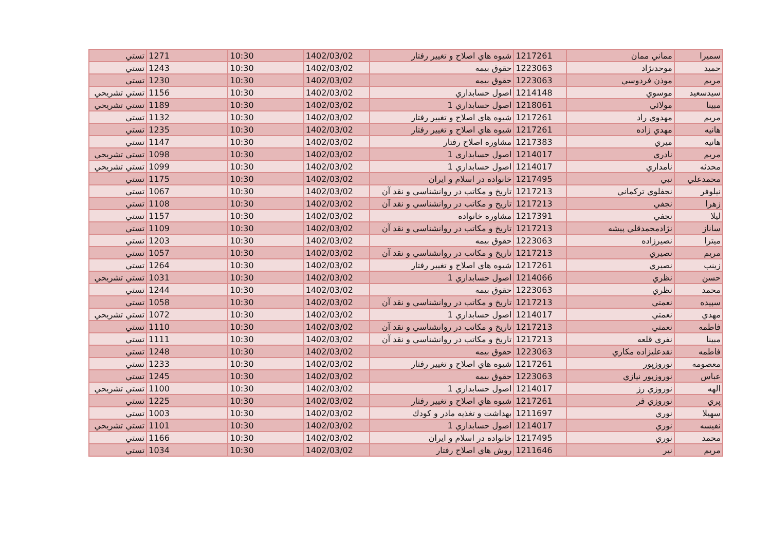| سميرا | مماني ممان | 1217261 | شيوه هاي اصلاح و تغيير رفتار | 1402/03/02 | 10:30 | 1271 | تستي |
| حميد | موحدنژاد | 1223063 | حقوق بيمه | 1402/03/02 | 10:30 | 1243 | تستي |
| مريم | موذن فردوسي | 1223063 | حقوق بيمه | 1402/03/02 | 10:30 | 1230 | تستي |
| سيدسعيد | موسوي | 1214148 | اصول حسابداري | 1402/03/02 | 10:30 | 1156 | تستي تشريحي |
| مبينا | مولائي | 1218061 | اصول حسابداري 1 | 1402/03/02 | 10:30 | 1189 | تستي تشريحي |
| مريم | مهدوي راد | 1217261 | شيوه هاي اصلاح و تغيير رفتار | 1402/03/02 | 10:30 | 1132 | تستي |
| هانيه | مهدي زاده | 1217261 | شيوه هاي اصلاح و تغيير رفتار | 1402/03/02 | 10:30 | 1235 | تستي |
| هانيه | ميري | 1217383 | مشاوره اصلاح رفتار | 1402/03/02 | 10:30 | 1147 | تستي |
| مريم | نادري | 1214017 | اصول حسابداري 1 | 1402/03/02 | 10:30 | 1098 | تستي تشريحي |
| محدثه | نامداري | 1214017 | اصول حسابداري 1 | 1402/03/02 | 10:30 | 1099 | تستي تشريحي |
| محمدعلي | نبي | 1217495 | خانواده در اسلام و ايران | 1402/03/02 | 10:30 | 1175 | تستي |
| نيلوفر | نجفلوي تركماني | 1217213 | تاريخ و مكاتب در روانشناسي و نقد آن | 1402/03/02 | 10:30 | 1067 | تستي |
| زهرا | نجفي | 1217213 | تاريخ و مكاتب در روانشناسي و نقد آن | 1402/03/02 | 10:30 | 1108 | تستي |
| ليلا | نجفي | 1217391 | مشاوره خانواده | 1402/03/02 | 10:30 | 1157 | تستي |
| ساناز | نژادمحمدقلي پيشه | 1217213 | تاريخ و مكاتب در روانشناسي و نقد آن | 1402/03/02 | 10:30 | 1109 | تستي |
| ميترا | نصيرزاده | 1223063 | حقوق بيمه | 1402/03/02 | 10:30 | 1203 | تستي |
| مريم | نصيري | 1217213 | تاريخ و مكاتب در روانشناسي و نقد آن | 1402/03/02 | 10:30 | 1057 | تستي |
| زينب | نصيري | 1217261 | شيوه هاي اصلاح و تغيير رفتار | 1402/03/02 | 10:30 | 1264 | تستي |
| حسن | نظري | 1214066 | اصول حسابداري 1 | 1402/03/02 | 10:30 | 1031 | تستي تشريحي |
| محمد | نظري | 1223063 | حقوق بيمه | 1402/03/02 | 10:30 | 1244 | تستي |
| سپيده | نعمتي | 1217213 | تاريخ و مكاتب در روانشناسي و نقد آن | 1402/03/02 | 10:30 | 1058 | تستي |
| مهدي | نعمتي | 1214017 | اصول حسابداري 1 | 1402/03/02 | 10:30 | 1072 | تستي تشريحي |
| فاطمه | نعمتي | 1217213 | تاريخ و مكاتب در روانشناسي و نقد آن | 1402/03/02 | 10:30 | 1110 | تستي |
| مبينا | نفري قلعه | 1217213 | تاريخ و مكاتب در روانشناسي و نقد آن | 1402/03/02 | 10:30 | 1111 | تستي |
| فاطمه | نقدعليزاده مكاري | 1223063 | حقوق بيمه | 1402/03/02 | 10:30 | 1248 | تستي |
| معصومه | نوروزپور | 1217261 | شيوه هاي اصلاح و تغيير رفتار | 1402/03/02 | 10:30 | 1233 | تستي |
| عباس | نوروزپور نيازي | 1223063 | حقوق بيمه | 1402/03/02 | 10:30 | 1245 | تستي |
| الهه | نوروزي رز | 1214017 | اصول حسابداري 1 | 1402/03/02 | 10:30 | 1100 | تستي تشريحي |
| پري | نوروزي فر | 1217261 | شيوه هاي اصلاح و تغيير رفتار | 1402/03/02 | 10:30 | 1225 | تستي |
| سهيلا | نوري | 1211697 | بهداشت و تغذيه مادر و كودك | 1402/03/02 | 10:30 | 1003 | تستي |
| نفيسه | نوري | 1214017 | اصول حسابداري 1 | 1402/03/02 | 10:30 | 1101 | تستي تشريحي |
| محمد | نوري | 1217495 | خانواده در اسلام و ايران | 1402/03/02 | 10:30 | 1166 | تستي |
| مريم | نير | 1211646 | روش هاي اصلاح رفتار | 1402/03/02 | 10:30 | 1034 | تستي |